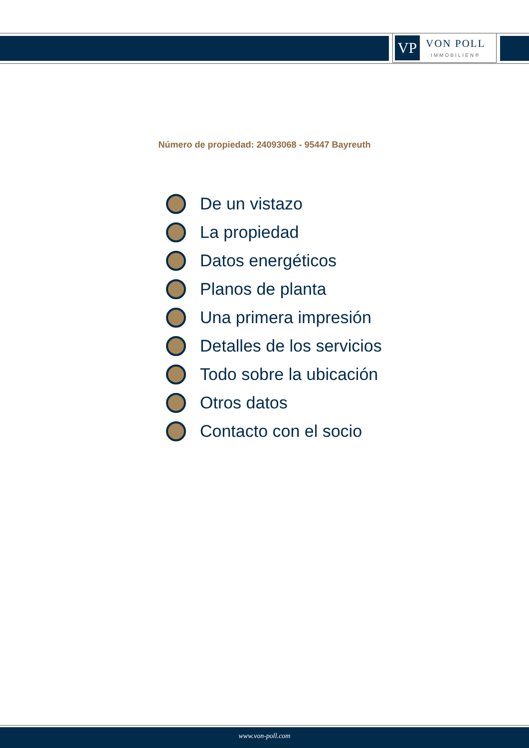VP
VON POLL
IMMOBILIEN®
Número de propiedad: 24093068 - 95447 Bayreuth
De un vistazo
La propiedad
Datos energéticos
Planos de planta
Una primera impresión
Detalles de los servicios
Todo sobre la ubicación
Otros datos
Contacto con el socio
www.von-poll.com